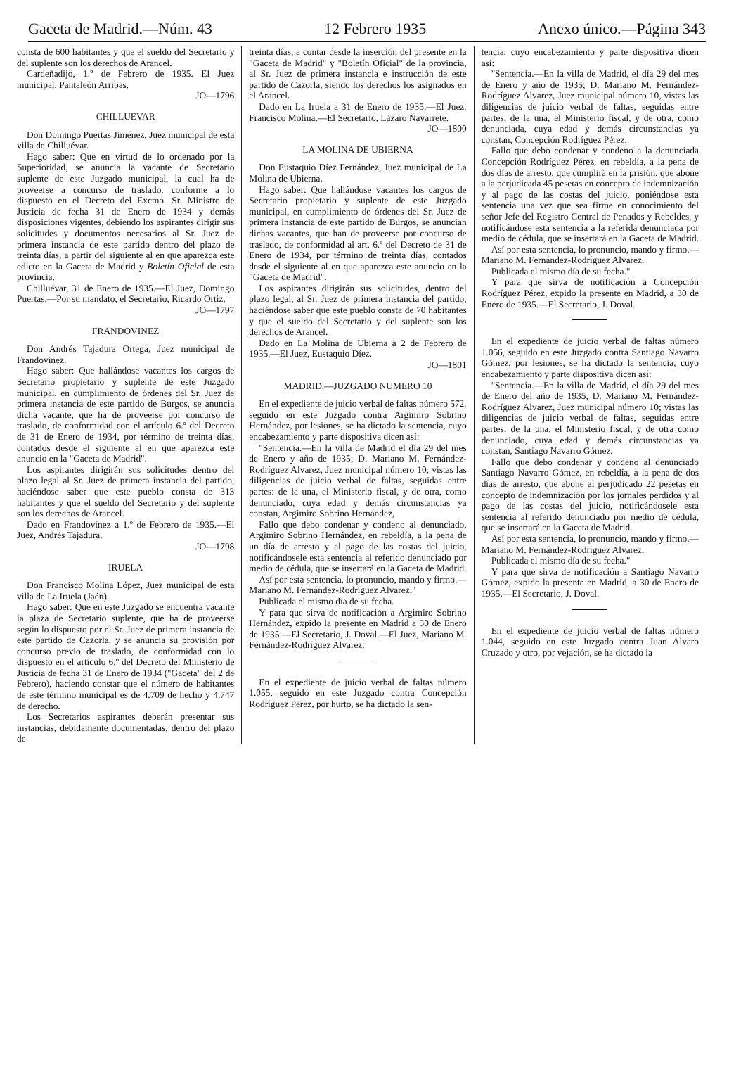Gaceta de Madrid.—Núm. 43 12 Febrero 1935 Anexo único.—Página 343
consta de 600 habitantes y que el sueldo del Secretario y del suplente son los derechos de Arancel.
Cardeñadijo, 1.º de Febrero de 1935. El Juez municipal, Pantaleón Arribas.
JO—1796
CHILLUEVAR
Don Domingo Puertas Jiménez, Juez municipal de esta villa de Chilluévar.
Hago saber: Que en virtud de lo ordenado por la Superioridad, se anuncia la vacante de Secretario suplente de este Juzgado municipal, la cual ha de proveerse a concurso de traslado, conforme a lo dispuesto en el Decreto del Excmo. Sr. Ministro de Justicia de fecha 31 de Enero de 1934 y demás disposiciones vigentes, debiendo los aspirantes dirigir sus solicitudes y documentos necesarios al Sr. Juez de primera instancia de este partido dentro del plazo de treinta días, a partir del siguiente al en que aparezca este edicto en la Gaceta de Madrid y Boletín Oficial de esta provincia.
Chilluévar, 31 de Enero de 1935.—El Juez, Domingo Puertas.—Por su mandato, el Secretario, Ricardo Ortiz.
JO—1797
FRANDOVINEZ
Don Andrés Tajadura Ortega, Juez municipal de Frandovinez.
Hago saber: Que hallándose vacantes los cargos de Secretario propietario y suplente de este Juzgado municipal, en cumplimiento de órdenes del Sr. Juez de primera instancia de este partido de Burgos, se anuncia dicha vacante, que ha de proveerse por concurso de traslado, de conformidad con el artículo 6.º del Decreto de 31 de Enero de 1934, por término de treinta días, contados desde el siguiente al en que aparezca este anuncio en la "Gaceta de Madrid".
Los aspirantes dirigirán sus solicitudes dentro del plazo legal al Sr. Juez de primera instancia del partido, haciéndose saber que este pueblo consta de 313 habitantes y que el sueldo del Secretario y del suplente son los derechos de Arancel.
Dado en Frandovinez a 1.º de Febrero de 1935.—El Juez, Andrés Tajadura.
JO—1798
IRUELA
Don Francisco Molina López, Juez municipal de esta villa de La Iruela (Jaén).
Hago saber: Que en este Juzgado se encuentra vacante la plaza de Secretario suplente, que ha de proveerse según lo dispuesto por el Sr. Juez de primera instancia de este partido de Cazorla, y se anuncia su provisión por concurso previo de traslado, de conformidad con lo dispuesto en el artículo 6.º del Decreto del Ministerio de Justicia de fecha 31 de Enero de 1934 ("Gaceta" del 2 de Febrero), haciendo constar que el número de habitantes de este término municipal es de 4.709 de hecho y 4.747 de derecho.
Los Secretarios aspirantes deberán presentar sus instancias, debidamente documentadas, dentro del plazo de
treinta días, a contar desde la inserción del presente en la "Gaceta de Madrid" y "Boletín Oficial" de la provincia, al Sr. Juez de primera instancia e instrucción de este partido de Cazorla, siendo los derechos los asignados en el Arancel.
Dado en La Iruela a 31 de Enero de 1935.—El Juez, Francisco Molina.—El Secretario, Lázaro Navarrete.
JO—1800
LA MOLINA DE UBIERNA
Don Eustaquio Díez Fernández, Juez municipal de La Molina de Ubierna.
Hago saber: Que hallándose vacantes los cargos de Secretario propietario y suplente de este Juzgado municipal, en cumplimiento de órdenes del Sr. Juez de primera instancia de este partido de Burgos, se anuncian dichas vacantes, que han de proveerse por concurso de traslado, de conformidad al art. 6.º del Decreto de 31 de Enero de 1934, por término de treinta días, contados desde el siguiente al en que aparezca este anuncio en la "Gaceta de Madrid".
Los aspirantes dirigirán sus solicitudes, dentro del plazo legal, al Sr. Juez de primera instancia del partido, haciéndose saber que este pueblo consta de 70 habitantes y que el sueldo del Secretario y del suplente son los derechos de Arancel.
Dado en La Molina de Ubierna a 2 de Febrero de 1935.—El Juez, Eustaquio Díez.
JO—1801
MADRID.—JUZGADO NUMERO 10
En el expediente de juicio verbal de faltas número 572, seguido en este Juzgado contra Argimiro Sobrino Hernández, por lesiones, se ha dictado la sentencia, cuyo encabezamiento y parte dispositiva dicen así:
"Sentencia.—En la villa de Madrid el día 29 del mes de Enero y año de 1935; D. Mariano M. Fernández-Rodríguez Alvarez, Juez municipal número 10; vistas las diligencias de juicio verbal de faltas, seguidas entre partes: de la una, el Ministerio fiscal, y de otra, como denunciado, cuya edad y demás circunstancias ya constan, Argimiro Sobrino Hernández,
Fallo que debo condenar y condeno al denunciado, Argimiro Sobrino Hernández, en rebeldía, a la pena de un día de arresto y al pago de las costas del juicio, notificándosele esta sentencia al referido denunciado por medio de cédula, que se insertará en la Gaceta de Madrid.
Así por esta sentencia, lo pronuncio, mando y firmo.—Mariano M. Fernández-Rodríguez Alvarez."
Publicada el mismo día de su fecha.
Y para que sirva de notificación a Argimiro Sobrino Hernández, expido la presente en Madrid a 30 de Enero de 1935.—El Secretario, J. Doval.—El Juez, Mariano M. Fernández-Rodríguez Alvarez.
En el expediente de juicio verbal de faltas número 1.055, seguido en este Juzgado contra Concepción Rodríguez Pérez, por hurto, se ha dictado la sen-
tencia, cuyo encabezamiento y parte dispositiva dicen así:
"Sentencia.—En la villa de Madrid, el día 29 del mes de Enero y año de 1935; D. Mariano M. Fernández-Rodríguez Alvarez, Juez municipal número 10, vistas las diligencias de juicio verbal de faltas, seguidas entre partes, de la una, el Ministerio fiscal, y de otra, como denunciada, cuya edad y demás circunstancias ya constan, Concepción Rodríguez Pérez.
Fallo que debo condenar y condeno a la denunciada Concepción Rodríguez Pérez, en rebeldía, a la pena de dos días de arresto, que cumplirá en la prisión, que abone a la perjudicada 45 pesetas en concepto de indemnización y al pago de las costas del juicio, poniéndose esta sentencia una vez que sea firme en conocimiento del señor Jefe del Registro Central de Penados y Rebeldes, y notificándose esta sentencia a la referida denunciada por medio de cédula, que se insertará en la Gaceta de Madrid.
Así por esta sentencia, lo pronuncio, mando y firmo.—Mariano M. Fernández-Rodríguez Alvarez.
Publicada el mismo día de su fecha."
Y para que sirva de notificación a Concepción Rodríguez Pérez, expido la presente en Madrid, a 30 de Enero de 1935.—El Secretario, J. Doval.
En el expediente de juicio verbal de faltas número 1.056, seguido en este Juzgado contra Santiago Navarro Gómez, por lesiones, se ha dictado la sentencia, cuyo encabezamiento y parte dispositiva dicen así:
"Sentencia.—En la villa de Madrid, el día 29 del mes de Enero del año de 1935, D. Mariano M. Fernández-Rodríguez Alvarez, Juez municipal número 10; vistas las diligencias de juicio verbal de faltas, seguidas entre partes: de la una, el Ministerio fiscal, y de otra como denunciado, cuya edad y demás circunstancias ya constan, Santiago Navarro Gómez.
Fallo que debo condenar y condeno al denunciado Santiago Navarro Gómez, en rebeldía, a la pena de dos días de arresto, que abone al perjudicado 22 pesetas en concepto de indemnización por los jornales perdidos y al pago de las costas del juicio, notificándosele esta sentencia al referido denunciado por medio de cédula, que se insertará en la Gaceta de Madrid.
Así por esta sentencia, lo pronuncio, mando y firmo.—Mariano M. Fernández-Rodríguez Alvarez.
Publicada el mismo día de su fecha."
Y para que sirva de notificación a Santiago Navarro Gómez, expido la presente en Madrid, a 30 de Enero de 1935.—El Secretario, J. Doval.
En el expediente de juicio verbal de faltas número 1.044, seguido en este Juzgado contra Juan Alvaro Cruzado y otro, por vejación, se ha dictado la